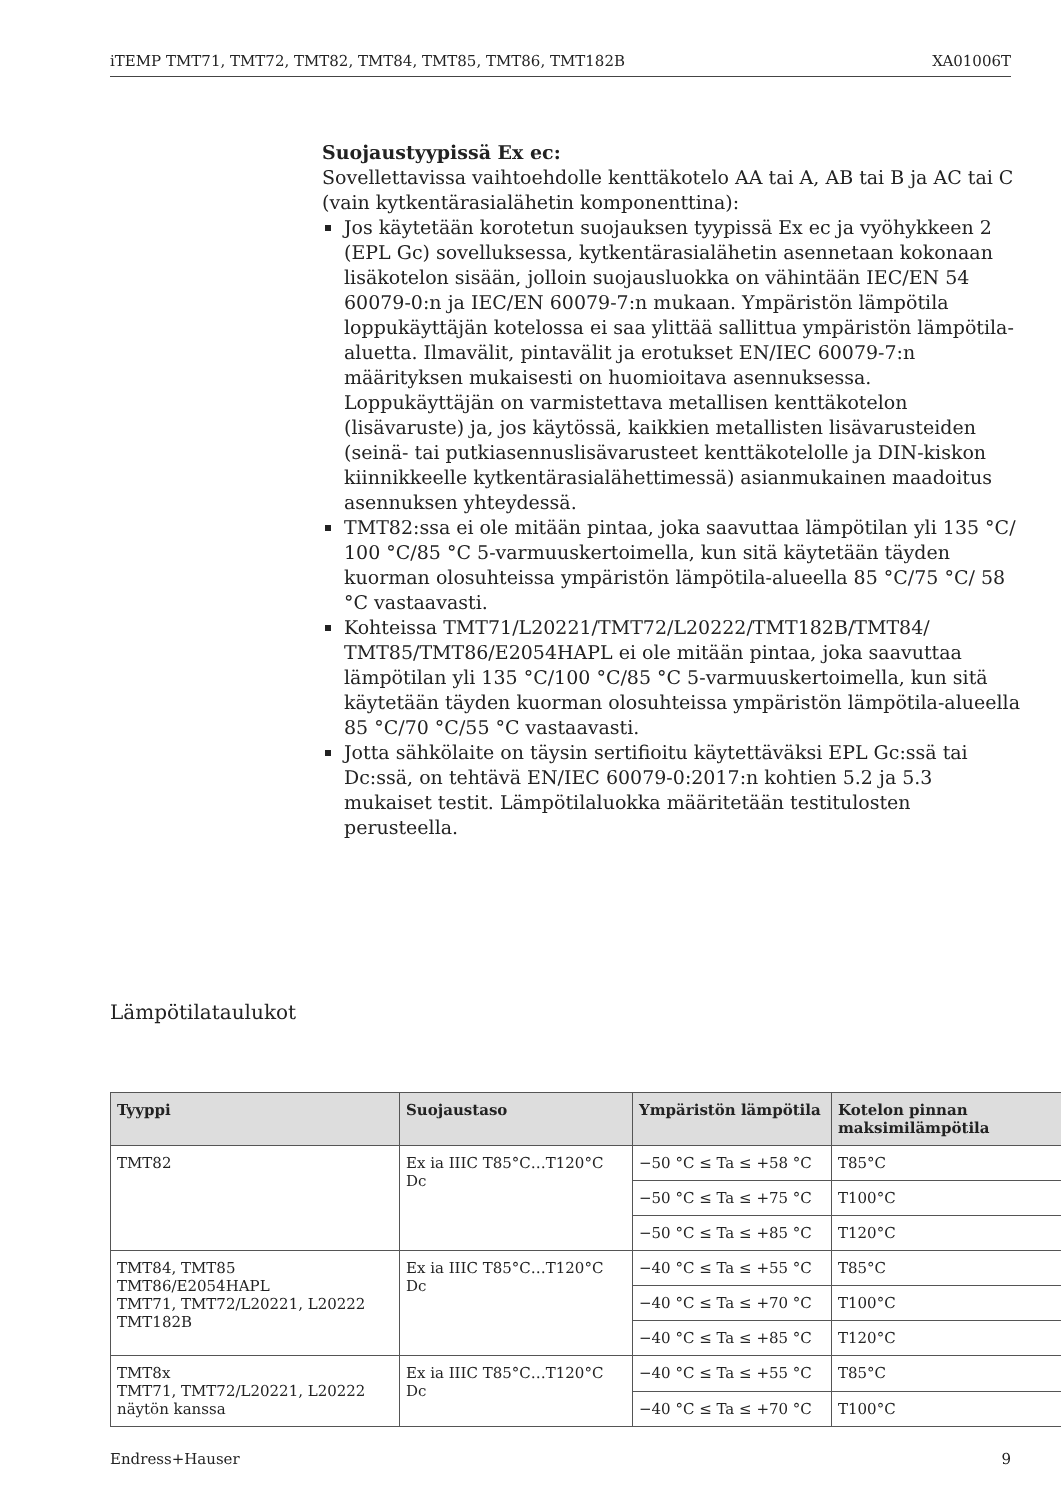iTEMP TMT71, TMT72, TMT82, TMT84, TMT85, TMT86, TMT182B XA01006T
Suojaustyypissä Ex ec:
Sovellettavissa vaihtoehdolle kenttäkotelo AA tai A, AB tai B ja AC tai C (vain kytkentärasialähetin komponenttina):
Jos käytetään korotetun suojauksen tyypissä Ex ec ja vyöhykkeen 2 (EPL Gc) sovelluksessa, kytkentärasialähetin asennetaan kokonaan lisäkotelon sisään, jolloin suojausluokka on vähintään IEC/EN 54 60079-0:n ja IEC/EN 60079-7:n mukaan. Ympäristön lämpötila loppukäyttäjän kotelossa ei saa ylittää sallittua ympäristön lämpötila-aluetta. Ilmavälit, pintavälit ja erotukset EN/IEC 60079-7:n määrityksen mukaisesti on huomioitava asennuksessa. Loppukäyttäjän on varmistettava metallisen kenttäkotelon (lisävaruste) ja, jos käytössä, kaikkien metallisten lisävarusteiden (seinä- tai putkiasennuslisävarusteet kenttäkotelolle ja DIN-kiskon kiinnikkeelle kytkentärasialähettimessä) asianmukainen maadoitus asennuksen yhteydessä.
TMT82:ssa ei ole mitään pintaa, joka saavuttaa lämpötilan yli 135 °C/ 100 °C/85 °C 5-varmuuskertoimella, kun sitä käytetään täyden kuorman olosuhteissa ympäristön lämpötila-alueella 85 °C/75 °C/ 58 °C vastaavasti.
Kohteissa TMT71/L20221/TMT72/L20222/TMT182B/TMT84/ TMT85/TMT86/E2054HAPL ei ole mitään pintaa, joka saavuttaa lämpötilan yli 135 °C/100 °C/85 °C 5-varmuuskertoimella, kun sitä käytetään täyden kuorman olosuhteissa ympäristön lämpötila-alueella 85 °C/70 °C/55 °C vastaavasti.
Jotta sähkölaite on täysin sertifioitu käytettäväksi EPL Gc:ssä tai Dc:ssä, on tehtävä EN/IEC 60079-0:2017:n kohtien 5.2 ja 5.3 mukaiset testit. Lämpötilaluokka määritetään testitulosten perusteella.
Lämpötilataulukot
| Tyyppi | Suojaustaso | Ympäristön lämpötila | Kotelon pinnan maksimilämpötila |
| --- | --- | --- | --- |
| TMT82 | Ex ia IIIC T85°C…T120°C Dc | −50 °C ≤ Ta ≤ +58 °C | T85°C |
| | | −50 °C ≤ Ta ≤ +75 °C | T100°C |
| | | −50 °C ≤ Ta ≤ +85 °C | T120°C |
| TMT84, TMT85 TMT86/E2054HAPL TMT71, TMT72/L20221, L20222 TMT182B | Ex ia IIIC T85°C…T120°C Dc | −40 °C ≤ Ta ≤ +55 °C | T85°C |
| | | −40 °C ≤ Ta ≤ +70 °C | T100°C |
| | | −40 °C ≤ Ta ≤ +85 °C | T120°C |
| TMT8x TMT71, TMT72/L20221, L20222 näytön kanssa | Ex ia IIIC T85°C…T120°C Dc | −40 °C ≤ Ta ≤ +55 °C | T85°C |
| | | −40 °C ≤ Ta ≤ +70 °C | T100°C |
Endress+Hauser 9